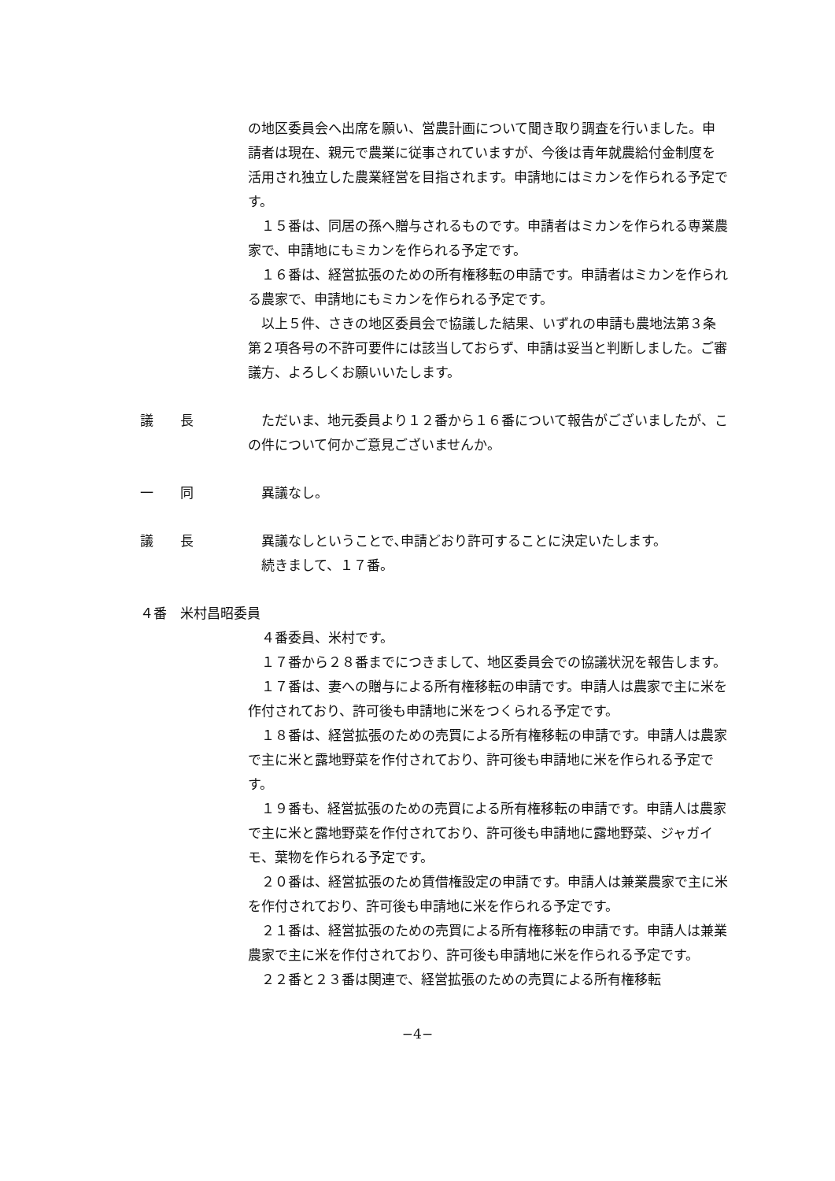の地区委員会へ出席を願い、営農計画について聞き取り調査を行いました。申請者は現在、親元で農業に従事されていますが、今後は青年就農給付金制度を活用され独立した農業経営を目指されます。申請地にはミカンを作られる予定です。
１５番は、同居の孫へ贈与されるものです。申請者はミカンを作られる専業農家で、申請地にもミカンを作られる予定です。
１６番は、経営拡張のための所有権移転の申請です。申請者はミカンを作られる農家で、申請地にもミカンを作られる予定です。
以上５件、さきの地区委員会で協議した結果、いずれの申請も農地法第３条第２項各号の不許可要件には該当しておらず、申請は妥当と判断しました。ご審議方、よろしくお願いいたします。
議　　長 ただいま、地元委員より１２番から１６番について報告がございましたが、この件について何かご意見ございませんか。
一　　同 異議なし。
議　　長 異議なしということで､申請どおり許可することに決定いたします。
続きまして、１７番。
４番　米村昌昭委員
４番委員、米村です。
１７番から２８番までにつきまして、地区委員会での協議状況を報告します。
１７番は、妻への贈与による所有権移転の申請です。申請人は農家で主に米を作付されており、許可後も申請地に米をつくられる予定です。
１８番は、経営拡張のための売買による所有権移転の申請です。申請人は農家で主に米と露地野菜を作付されており、許可後も申請地に米を作られる予定です。
１９番も、経営拡張のための売買による所有権移転の申請です。申請人は農家で主に米と露地野菜を作付されており、許可後も申請地に露地野菜、ジャガイモ、葉物を作られる予定です。
２０番は、経営拡張のため賃借権設定の申請です。申請人は兼業農家で主に米を作付されており、許可後も申請地に米を作られる予定です。
２１番は、経営拡張のための売買による所有権移転の申請です。申請人は兼業農家で主に米を作付されており、許可後も申請地に米を作られる予定です。
２２番と２３番は関連で、経営拡張のための売買による所有権移転
−4−